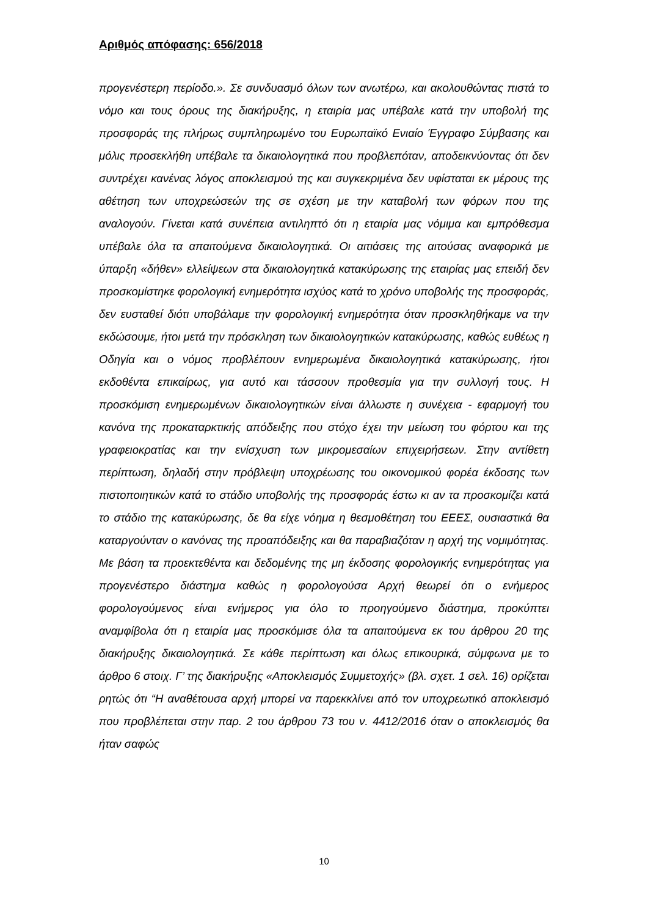Αριθμός απόφασης: 656/2018
προγενέστερη περίοδο.». Σε συνδυασμό όλων των ανωτέρω, και ακολουθώντας πιστά το νόμο και τους όρους της διακήρυξης, η εταιρία μας υπέβαλε κατά την υποβολή της προσφοράς της πλήρως συμπληρωμένο του Ευρωπαϊκό Ενιαίο Έγγραφο Σύμβασης και μόλις προσεκλήθη υπέβαλε τα δικαιολογητικά που προβλεπόταν, αποδεικνύοντας ότι δεν συντρέχει κανένας λόγος αποκλεισμού της και συγκεκριμένα δεν υφίσταται εκ μέρους της αθέτηση των υποχρεώσεών της σε σχέση με την καταβολή των φόρων που της αναλογούν. Γίνεται κατά συνέπεια αντιληπτό ότι η εταιρία μας νόμιμα και εμπρόθεσμα υπέβαλε όλα τα απαιτούμενα δικαιολογητικά. Οι αιτιάσεις της αιτούσας αναφορικά με ύπαρξη «δήθεν» ελλείψεων στα δικαιολογητικά κατακύρωσης της εταιρίας μας επειδή δεν προσκομίστηκε φορολογική ενημερότητα ισχύος κατά το χρόνο υποβολής της προσφοράς, δεν ευσταθεί διότι υποβάλαμε την φορολογική ενημερότητα όταν προσκληθήκαμε να την εκδώσουμε, ήτοι μετά την πρόσκληση των δικαιολογητικών κατακύρωσης, καθώς ευθέως η Οδηγία και ο νόμος προβλέπουν ενημερωμένα δικαιολογητικά κατακύρωσης, ήτοι εκδοθέντα επικαίρως, για αυτό και τάσσουν προθεσμία για την συλλογή τους. Η προσκόμιση ενημερωμένων δικαιολογητικών είναι άλλωστε η συνέχεια - εφαρμογή του κανόνα της προκαταρκτικής απόδειξης που στόχο έχει την μείωση του φόρτου και της γραφειοκρατίας και την ενίσχυση των μικρομεσαίων επιχειρήσεων. Στην αντίθετη περίπτωση, δηλαδή στην πρόβλεψη υποχρέωσης του οικονομικού φορέα έκδοσης των πιστοποιητικών κατά το στάδιο υποβολής της προσφοράς έστω κι αν τα προσκομίζει κατά το στάδιο της κατακύρωσης, δε θα είχε νόημα η θεσμοθέτηση του ΕΕΕΣ, ουσιαστικά θα καταργούνταν ο κανόνας της προαπόδειξης και θα παραβιαζόταν η αρχή της νομιμότητας. Με βάση τα προεκτεθέντα και δεδομένης της μη έκδοσης φορολογικής ενημερότητας για προγενέστερο διάστημα καθώς η φορολογούσα Αρχή θεωρεί ότι ο ενήμερος φορολογούμενος είναι ενήμερος για όλο το προηγούμενο διάστημα, προκύπτει αναμφίβολα ότι η εταιρία μας προσκόμισε όλα τα απαιτούμενα εκ του άρθρου 20 της διακήρυξης δικαιολογητικά. Σε κάθε περίπτωση και όλως επικουρικά, σύμφωνα με το άρθρο 6 στοιχ. Γ’ της διακήρυξης «Αποκλεισμός Συμμετοχής» (βλ. σχετ. 1 σελ. 16) ορίζεται ρητώς ότι “Η αναθέτουσα αρχή μπορεί να παρεκκλίνει από τον υποχρεωτικό αποκλεισμό που προβλέπεται στην παρ. 2 του άρθρου 73 του ν. 4412/2016 όταν ο αποκλεισμός θα ήταν σαφώς
10